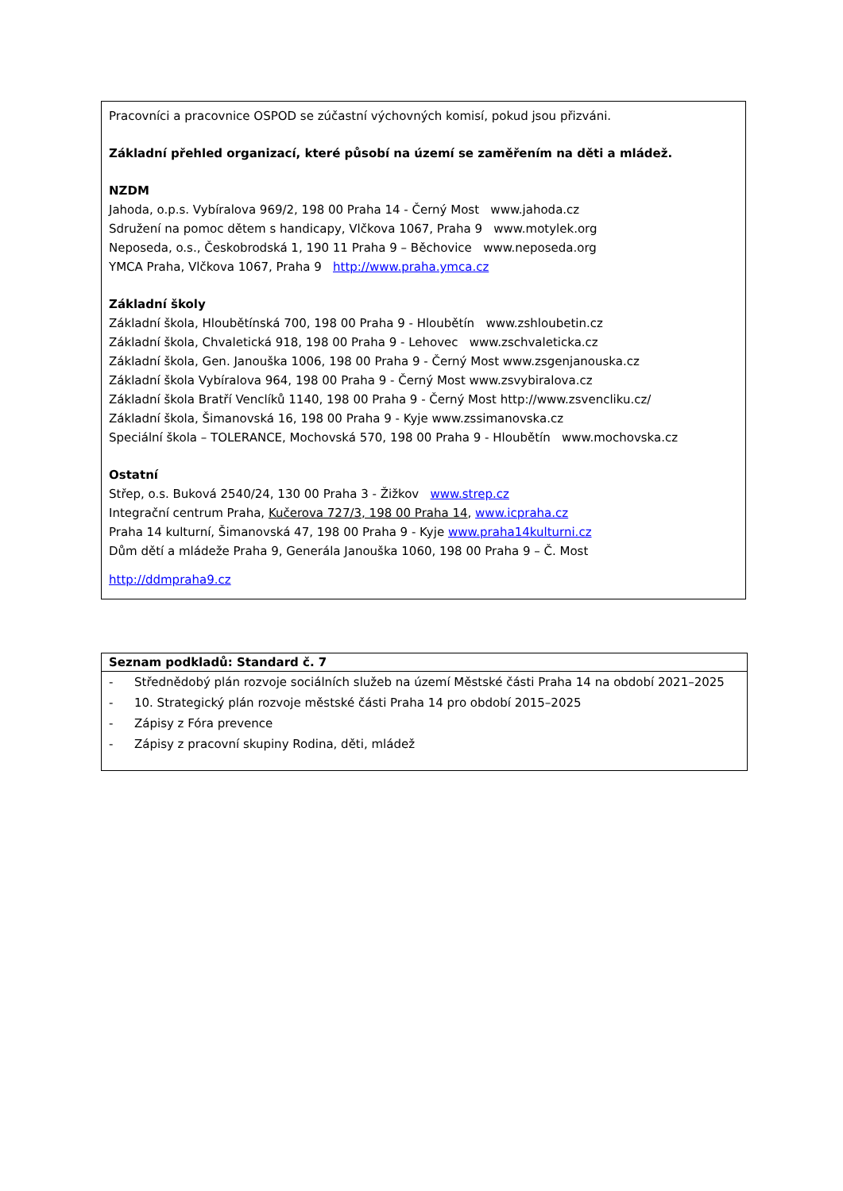Pracovníci a pracovnice OSPOD se zúčastní výchovných komisí, pokud jsou přizváni.
Základní přehled organizací, které působí na území se zaměřením na děti a mládež.
NZDM
Jahoda, o.p.s. Vybíralova 969/2, 198 00 Praha 14 - Černý Most www.jahoda.cz
Sdružení na pomoc dětem s handicapy, Vlčkova 1067, Praha 9 www.motylek.org
Neposeda, o.s., Českobrodská 1, 190 11 Praha 9 – Běchovice www.neposeda.org
YMCA Praha, Vlčkova 1067, Praha 9 http://www.praha.ymca.cz
Základní školy
Základní škola, Hloubětínská 700, 198 00 Praha 9 - Hloubětín www.zshloubetin.cz
Základní škola, Chvaletická 918, 198 00 Praha 9 - Lehovec www.zschvaleticka.cz
Základní škola, Gen. Janouška 1006, 198 00 Praha 9 - Černý Most www.zsgenjanouska.cz
Základní škola Vybíralova 964, 198 00 Praha 9 - Černý Most www.zsvybiralova.cz
Základní škola Bratří Venclíků 1140, 198 00 Praha 9 - Černý Most http://www.zsvencliku.cz/
Základní škola, Šimanovská 16, 198 00 Praha 9 - Kyje www.zssimanovska.cz
Speciální škola – TOLERANCE, Mochovská 570, 198 00 Praha 9 - Hloubětín www.mochovska.cz
Ostatní
Střep, o.s. Buková 2540/24, 130 00 Praha 3 - Žižkov www.strep.cz
Integrační centrum Praha, Kučerova 727/3, 198 00 Praha 14, www.icpraha.cz
Praha 14 kulturní, Šimanovská 47, 198 00 Praha 9 - Kyje www.praha14kulturni.cz
Dům dětí a mládeže Praha 9, Generála Janouška 1060, 198 00 Praha 9 – Č. Most
http://ddmpraha9.cz
| Seznam podkladů: Standard č. 7 | |
| --- | --- |
| - | Střednědobý plán rozvoje sociálních služeb na území Městské části Praha 14 na období 2021–2025 |
| - | 10. Strategický plán rozvoje městské části Praha 14 pro období 2015–2025 |
| - | Zápisy z Fóra prevence |
| - | Zápisy z pracovní skupiny Rodina, děti, mládež |